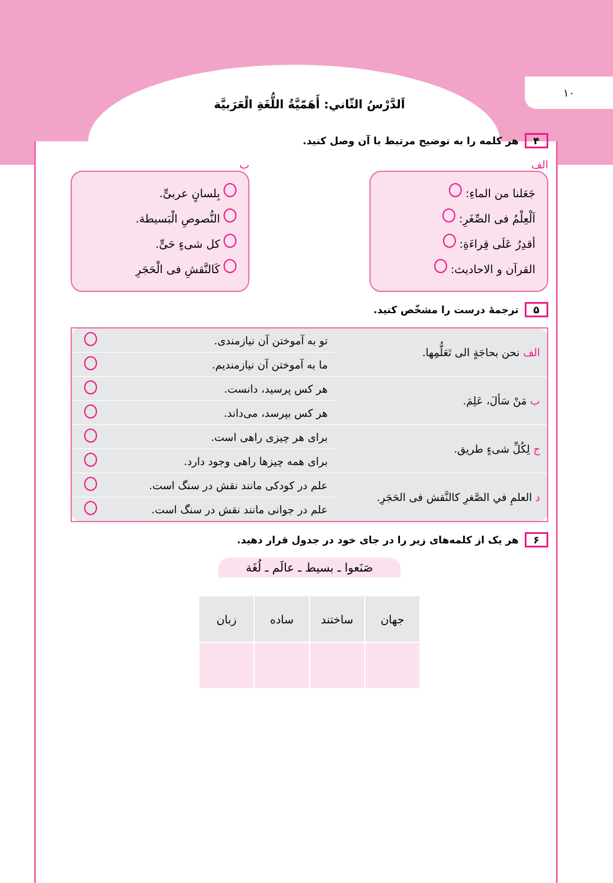۱۰
اَلدَّرْسُ الثّاني: أَهَمّيَّةُ اللُّغَةِ الْعَرَبيَّة
۴ هر کلمه را به توضیح مرتبط با آن وصل کنید.
الف
جَعَلنا من الماءِ:
اَلْعِلْمُ فی الصِّغَرِ:
أقدِرُ عَلَی قِراءَةِ:
القرآن و الاحادیث:
ب
بِلسانٍ عربیٍّ.
النُّصوصِ الْبَسیطة.
کل شیءٍ حَیٍّ.
کَالنَّقشِ فی الْحَجَرِ
۵ ترجمهٔ درست را مشخّص کنید.
| الف نحن بحاجَةٍ الی تَعَلُّمِها. | تو به آموختن آن نیازمندی. | |
| | ما به آموختن آن نیازمندیم. | |
| ب مَنْ سَألَ، عَلِمَ. | هر کس پرسید، دانست. | |
| | هر کس بپرسد، می‌داند. | |
| ج لِکُلِّ شیءٍ طریق. | برای هر چیزی راهی است. | |
| | برای همه چیزها راهی وجود دارد. | |
| د العلمِ في الصَّغرِ کالنَّقش فی الحَجَرِ. | علم در کودکی مانند نقش در سنگ است. | |
| | علم در جوانی مانند نقش در سنگ است. | |
۶ هر یک از کلمه‌های زیر را در جای خود در جدول قرار دهید.
صَنَعوا ـ بسیط ـ عالَم ـ لُغَة
| جهان | ساختند | ساده | زبان |
| --- | --- | --- | --- |